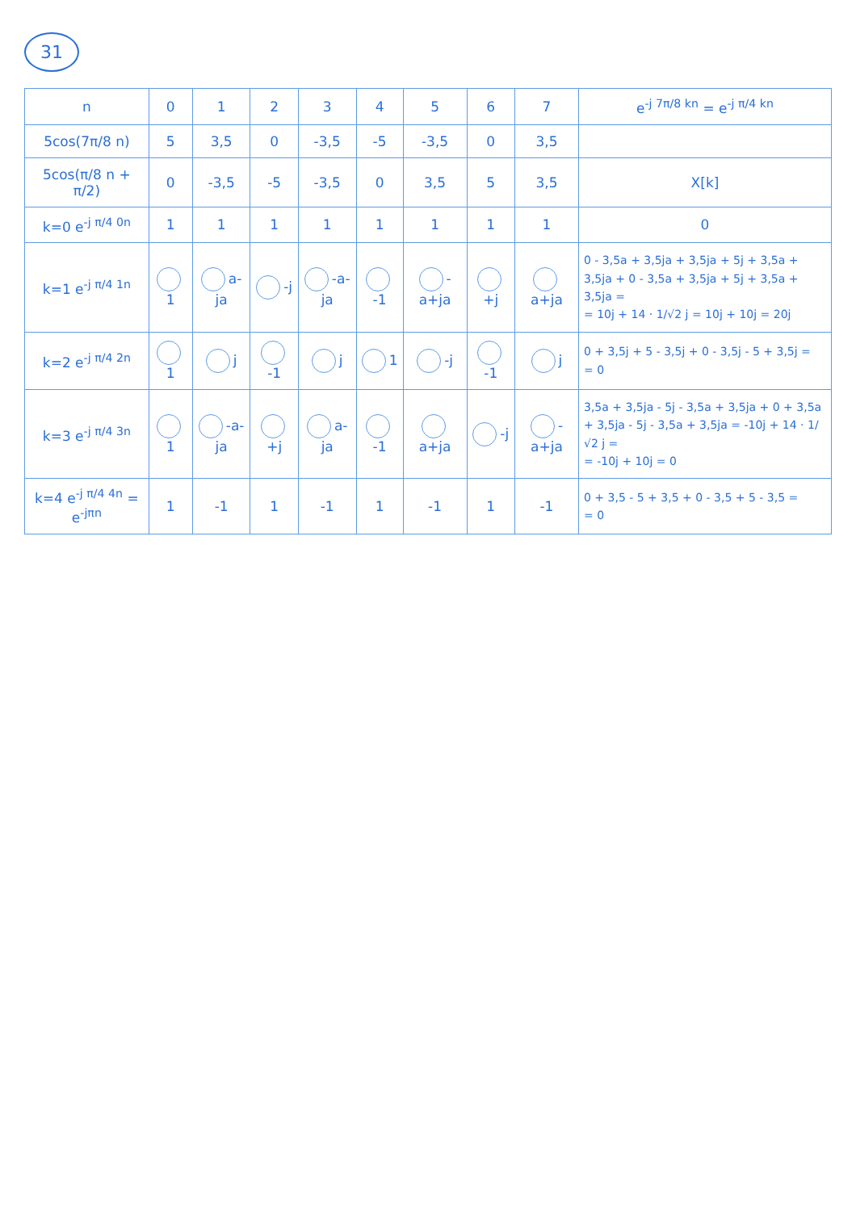31
| n | 0 | 1 | 2 | 3 | 4 | 5 | 6 | 7 | e<sup>-j 7π/8 kn</sup> = e<sup>-j π/4 kn</sup> |
| --- | --- | --- | --- | --- | --- | --- | --- | --- | --- |
| 5cos(7π/8 n) | 5 | 3,5 | 0 | -3,5 | -5 | -3,5 | 0 | 3,5 | |
| 5cos(π/8 n + π/2) | 0 | -3,5 | -5 | -3,5 | 0 | 3,5 | 5 | 3,5 | X[k] |
| k=0 e<sup>-j π/4 0n</sup> | 1 | 1 | 1 | 1 | 1 | 1 | 1 | 1 | 0 |
| k=1 e<sup>-j π/4 1n</sup> | 1 | a-ja | -j | -a-ja | -1 | -a+ja | +j | a+ja | 0 - 3,5a + 3,5ja + 3,5ja + 5j + 3,5a + 3,5ja + 0 - 3,5a + 3,5ja + 5j + 3,5a + 3,5ja = = 10j + 14 · 1/√2 j = 10j + 10j = 20j |
| k=2 e<sup>-j π/4 2n</sup> | 1 | j | -1 | j | 1 | -j | -1 | j | 0 + 3,5j + 5 - 3,5j + 0 - 3,5j - 5 + 3,5j = = 0 |
| k=3 e<sup>-j π/4 3n</sup> | 1 | -a-ja | +j | a-ja | -1 | a+ja | -j | -a+ja | 3,5a + 3,5ja - 5j - 3,5a + 3,5ja + 0 + 3,5a + 3,5ja - 5j - 3,5a + 3,5ja = -10j + 14 · 1/√2 j = = -10j + 10j = 0 |
| k=4 e<sup>-j π/4 4n</sup> = e<sup>-jπn</sup> | 1 | -1 | 1 | -1 | 1 | -1 | 1 | -1 | 0 + 3,5 - 5 + 3,5 + 0 - 3,5 + 5 - 3,5 = = 0 |